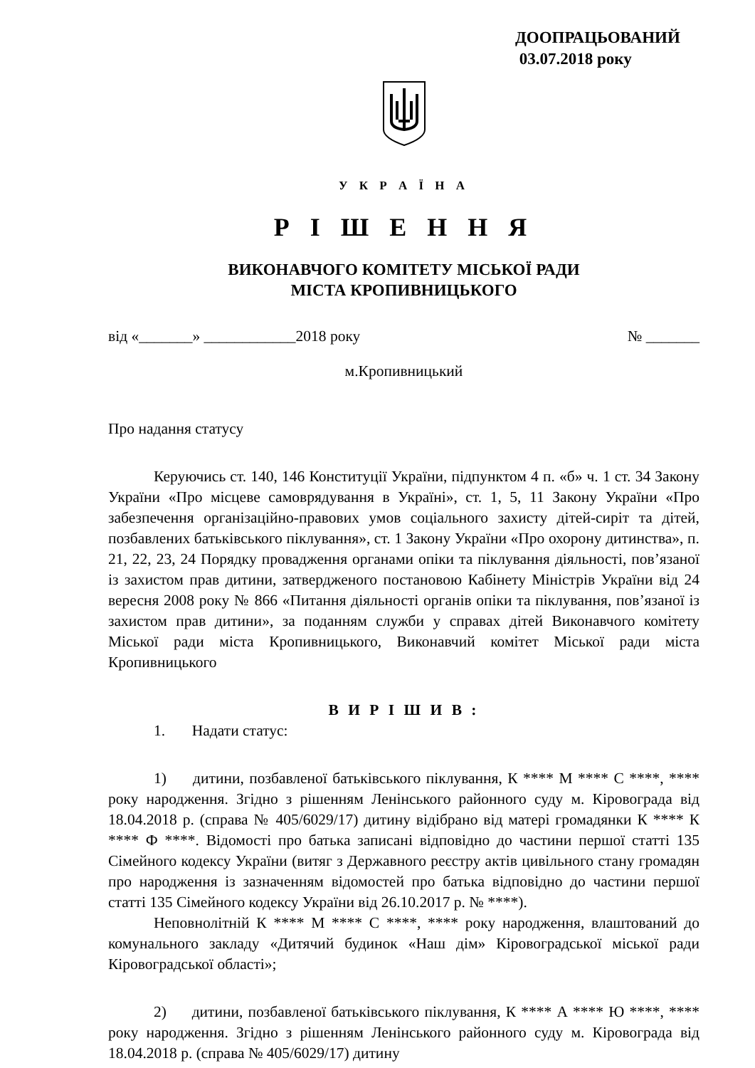ДООПРАЦЬОВАНИЙ
03.07.2018 року
У К Р А Ї Н А
Р І Ш Е Н Н Я
ВИКОНАВЧОГО КОМІТЕТУ МІСЬКОЇ РАДИ
МІСТА КРОПИВНИЦЬКОГО
від «_______» ____________2018 року № _______
м.Кропивницький
Про надання статусу
Керуючись ст. 140, 146 Конституції України, підпунктом 4 п. «б» ч. 1 ст. 34 Закону України «Про місцеве самоврядування в Україні», ст. 1, 5, 11 Закону України «Про забезпечення організаційно-правових умов соціального захисту дітей-сиріт та дітей, позбавлених батьківського піклування», ст. 1 Закону України «Про охорону дитинства», п. 21, 22, 23, 24 Порядку провадження органами опіки та піклування діяльності, пов’язаної із захистом прав дитини, затвердженого постановою Кабінету Міністрів України від 24 вересня 2008 року № 866 «Питання діяльності органів опіки та піклування, пов’язаної із захистом прав дитини», за поданням служби у справах дітей Виконавчого комітету Міської ради міста Кропивницького, Виконавчий комітет Міської ради міста Кропивницького
В И Р І Ш И В :
1. Надати статус:
1) дитини, позбавленої батьківського піклування, К **** М **** С ****, **** року народження. Згідно з рішенням Ленінського районного суду м. Кіровограда від 18.04.2018 р. (справа № 405/6029/17) дитину відібрано від матері громадянки К **** К **** Ф ****. Відомості про батька записані відповідно до частини першої статті 135 Сімейного кодексу України (витяг з Державного реєстру актів цивільного стану громадян про народження із зазначенням відомостей про батька відповідно до частини першої статті 135 Сімейного кодексу України від 26.10.2017 р. № ****).
Неповнолітній К **** М **** С ****, **** року народження, влаштований до комунального закладу «Дитячий будинок «Наш дім» Кіровоградської міської ради Кіровоградської області»;
2) дитини, позбавленої батьківського піклування, К **** А **** Ю ****, **** року народження. Згідно з рішенням Ленінського районного суду м. Кіровограда від 18.04.2018 р. (справа № 405/6029/17) дитину